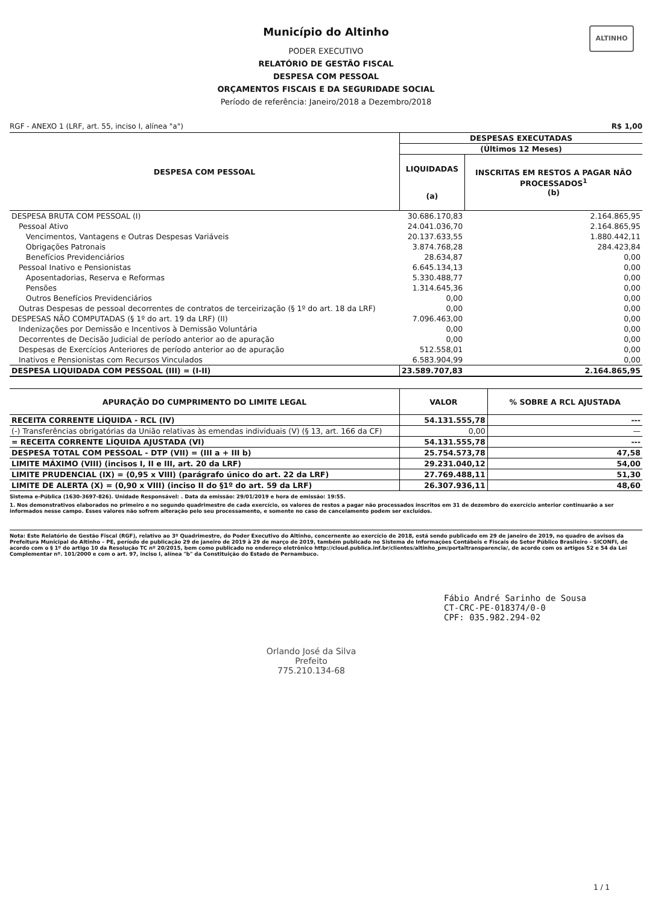ALTINHO
Município do Altinho
PODER EXECUTIVO
RELATÓRIO DE GESTÃO FISCAL
DESPESA COM PESSOAL
ORÇAMENTOS FISCAIS E DA SEGURIDADE SOCIAL
Período de referência: Janeiro/2018 a Dezembro/2018
RGF - ANEXO 1 (LRF, art. 55, inciso I, alínea "a") R$ 1,00
| DESPESA COM PESSOAL | DESPESAS EXECUTADAS | |
| --- | --- | --- |
| | (Últimos 12 Meses) | |
| | LIQUIDADAS (a) | INSCRITAS EM RESTOS A PAGAR NÃO PROCESSADOS<sup>1</sup> (b) |
| DESPESA BRUTA COM PESSOAL (I) | 30.686.170,83 | 2.164.865,95 |
| Pessoal Ativo | 24.041.036,70 | 2.164.865,95 |
| Vencimentos, Vantagens e Outras Despesas Variáveis | 20.137.633,55 | 1.880.442,11 |
| Obrigações Patronais | 3.874.768,28 | 284.423,84 |
| Benefícios Previdenciários | 28.634,87 | 0,00 |
| Pessoal Inativo e Pensionistas | 6.645.134,13 | 0,00 |
| Aposentadorias, Reserva e Reformas | 5.330.488,77 | 0,00 |
| Pensões | 1.314.645,36 | 0,00 |
| Outros Benefícios Previdenciários | 0,00 | 0,00 |
| Outras Despesas de pessoal decorrentes de contratos de terceirização (§ 1º do art. 18 da LRF) | 0,00 | 0,00 |
| DESPESAS NÃO COMPUTADAS (§ 1º do art. 19 da LRF) (II) | 7.096.463,00 | 0,00 |
| Indenizações por Demissão e Incentivos à Demissão Voluntária | 0,00 | 0,00 |
| Decorrentes de Decisão Judicial de período anterior ao de apuração | 0,00 | 0,00 |
| Despesas de Exercícios Anteriores de período anterior ao de apuração | 512.558,01 | 0,00 |
| Inativos e Pensionistas com Recursos Vinculados | 6.583.904,99 | 0,00 |
| DESPESA LIQUIDADA COM PESSOAL (III) = (I-II) | 23.589.707,83 | 2.164.865,95 |
| APURAÇÃO DO CUMPRIMENTO DO LIMITE LEGAL | VALOR | % SOBRE A RCL AJUSTADA |
| --- | --- | --- |
| RECEITA CORRENTE LÍQUIDA - RCL (IV) | 54.131.555,78 | --- |
| (-) Transferências obrigatórias da União relativas às emendas individuais (V) (§ 13, art. 166 da CF) | 0,00 | — |
| = RECEITA CORRENTE LÍQUIDA AJUSTADA (VI) | 54.131.555,78 | --- |
| DESPESA TOTAL COM PESSOAL - DTP (VII) = (III a + III b) | 25.754.573,78 | 47,58 |
| LIMITE MÁXIMO (VIII) (incisos I, II e III, art. 20 da LRF) | 29.231.040,12 | 54,00 |
| LIMITE PRUDENCIAL (IX) = (0,95 x VIII) (parágrafo único do art. 22 da LRF) | 27.769.488,11 | 51,30 |
| LIMITE DE ALERTA (X) = (0,90 x VIII) (inciso II do §1º do art. 59 da LRF) | 26.307.936,11 | 48,60 |
Sistema e-Pública (1630-3697-826). Unidade Responsável: . Data da emissão: 29/01/2019 e hora de emissão: 19:55.
1. Nos demonstrativos elaborados no primeiro e no segundo quadrimestre de cada exercício, os valores de restos a pagar não processados inscritos em 31 de dezembro do exercício anterior continuarão a ser informados nesse campo. Esses valores não sofrem alteração pelo seu processamento, e somente no caso de cancelamento podem ser excluídos.
Nota: Este Relatório de Gestão Fiscal (RGF), relativo ao 3º Quadrimestre, do Poder Executivo do Altinho, concernente ao exercício de 2018, está sendo publicado em 29 de janeiro de 2019, no quadro de avisos da Prefeitura Municipal do Altinho – PE, período de publicação 29 de janeiro de 2019 à 29 de março de 2019, também publicado no Sistema de Informações Contábeis e Fiscais do Setor Público Brasileiro - SICONFI, de acordo com o § 1º do artigo 10 da Resolução TC nº 20/2015, bem como publicado no endereço eletrônico http://cloud.publica.inf.br/clientes/altinho_pm/portaltransparencia/, de acordo com os artigos 52 e 54 da Lei Complementar nº. 101/2000 e com o art. 97, inciso I, alínea "b" da Constituição do Estado de Pernambuco.
Fábio André Sarinho de Sousa
CT-CRC-PE-018374/0-0
CPF: 035.982.294-02
Orlando José da Silva
Prefeito
775.210.134-68
1 / 1